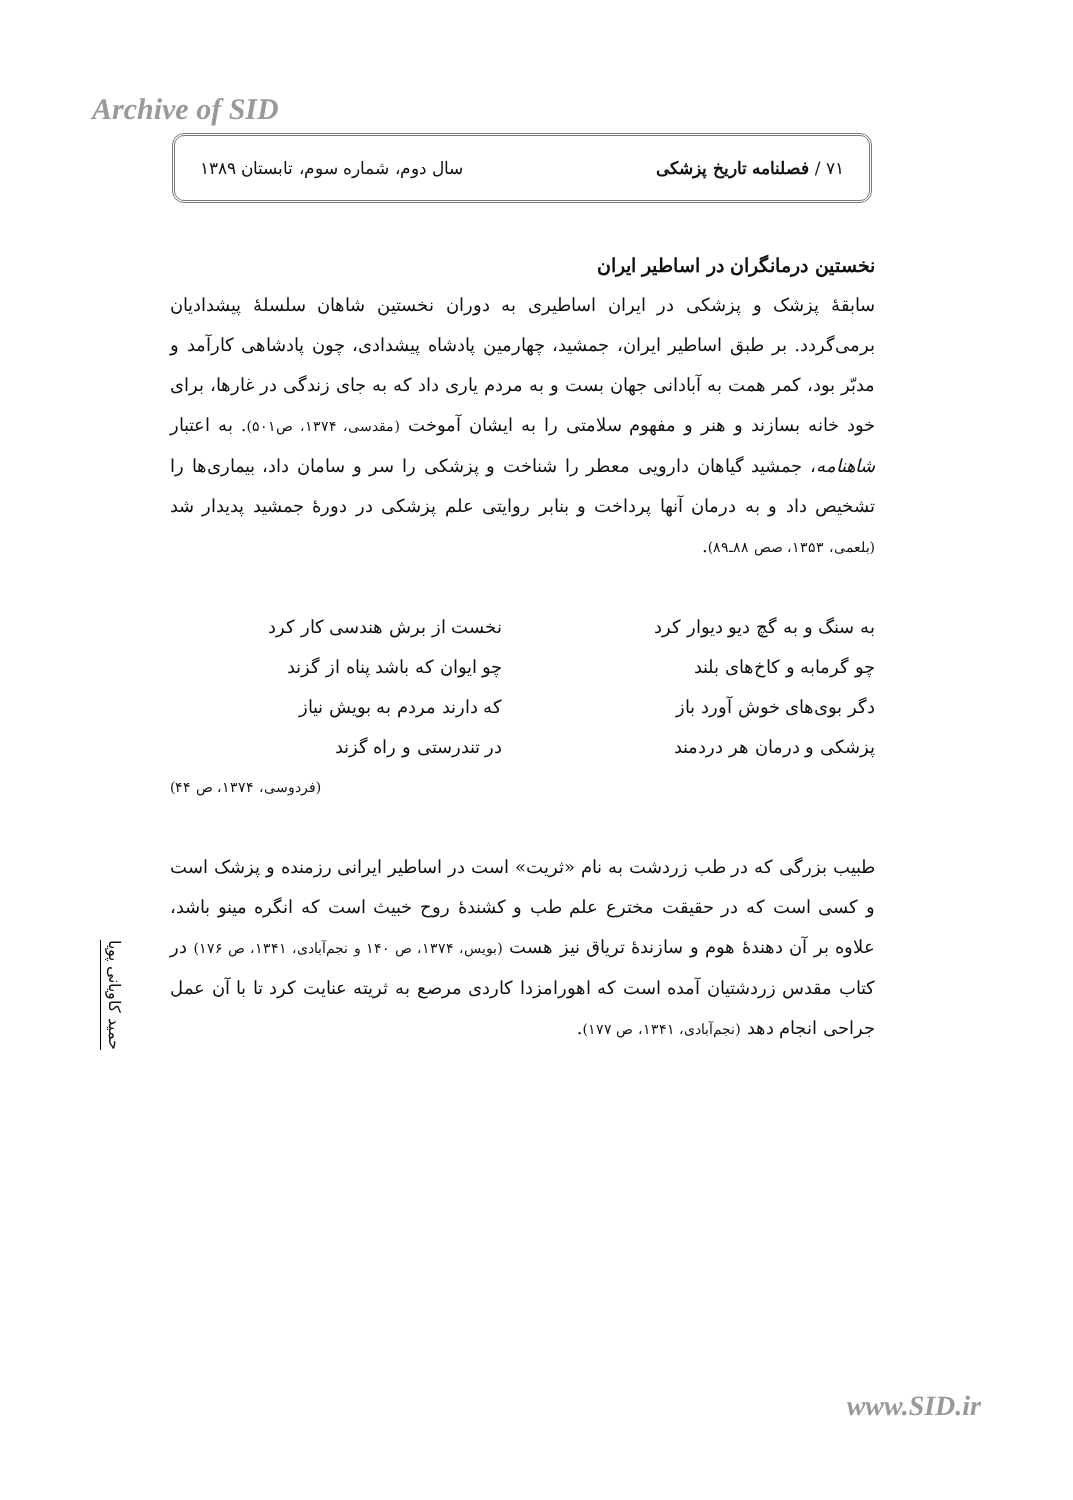Archive of SID
۷۱ / فصلنامه تاریخ پزشکی سال دوم، شماره سوم، تابستان ۱۳۸۹
نخستین درمانگران در اساطیر ایران
سابقهٔ پزشک و پزشکی در ایران اساطیری به دوران نخستین شاهان سلسلهٔ پیشدادیان برمی‌گردد. بر طبق اساطیر ایران، جمشید، چهارمین پادشاه پیشدادی، چون پادشاهی کارآمد و مدبّر بود، کمر همت به آبادانی جهان بست و به مردم یاری داد که به جای زندگی در غارها، برای خود خانه بسازند و هنر و مفهوم سلامتی را به ایشان آموخت (مقدسی، ۱۳۷۴، ص۵۰۱). به اعتبار شاهنامه، جمشید گیاهان دارویی معطر را شناخت و پزشکی را سر و سامان داد، بیماری‌ها را تشخیص داد و به درمان آنها پرداخت و بنابر روایتی علم پزشکی در دورهٔ جمشید پدیدار شد (بلعمی، ۱۳۵۳، صص ۸۸ـ۸۹).
به سنگ و به گچ دیو دیوار کرد
نخست از برش هندسی کار کرد
چو گرمابه و کاخ‌های بلند
چو ایوان که باشد پناه از گزند
دگر بوی‌های خوش آورد باز
که دارند مردم به بویش نیاز
پزشکی و درمان هر دردمند
در تندرستی و راه گزند
(فردوسی، ۱۳۷۴، ص ۴۴)
طبیب بزرگی که در طب زردشت به نام «ثریت» است در اساطیر ایرانی رزمنده و پزشک است و کسی است که در حقیقت مخترع علم طب و کشندهٔ روح خبیث است که انگره مینو باشد، علاوه بر آن دهندهٔ هوم و سازندهٔ تریاق نیز هست (بویس، ۱۳۷۴، ص ۱۴۰ و نجم‌آبادی، ۱۳۴۱، ص ۱۷۶) در کتاب مقدس زردشتیان آمده است که اهورامزدا کاردی مرصع به ثریته عنایت کرد تا با آن عمل جراحی انجام دهد (نجم‌آبادی، ۱۳۴۱، ص ۱۷۷).
حمید کاویانی پویا
www.SID.ir